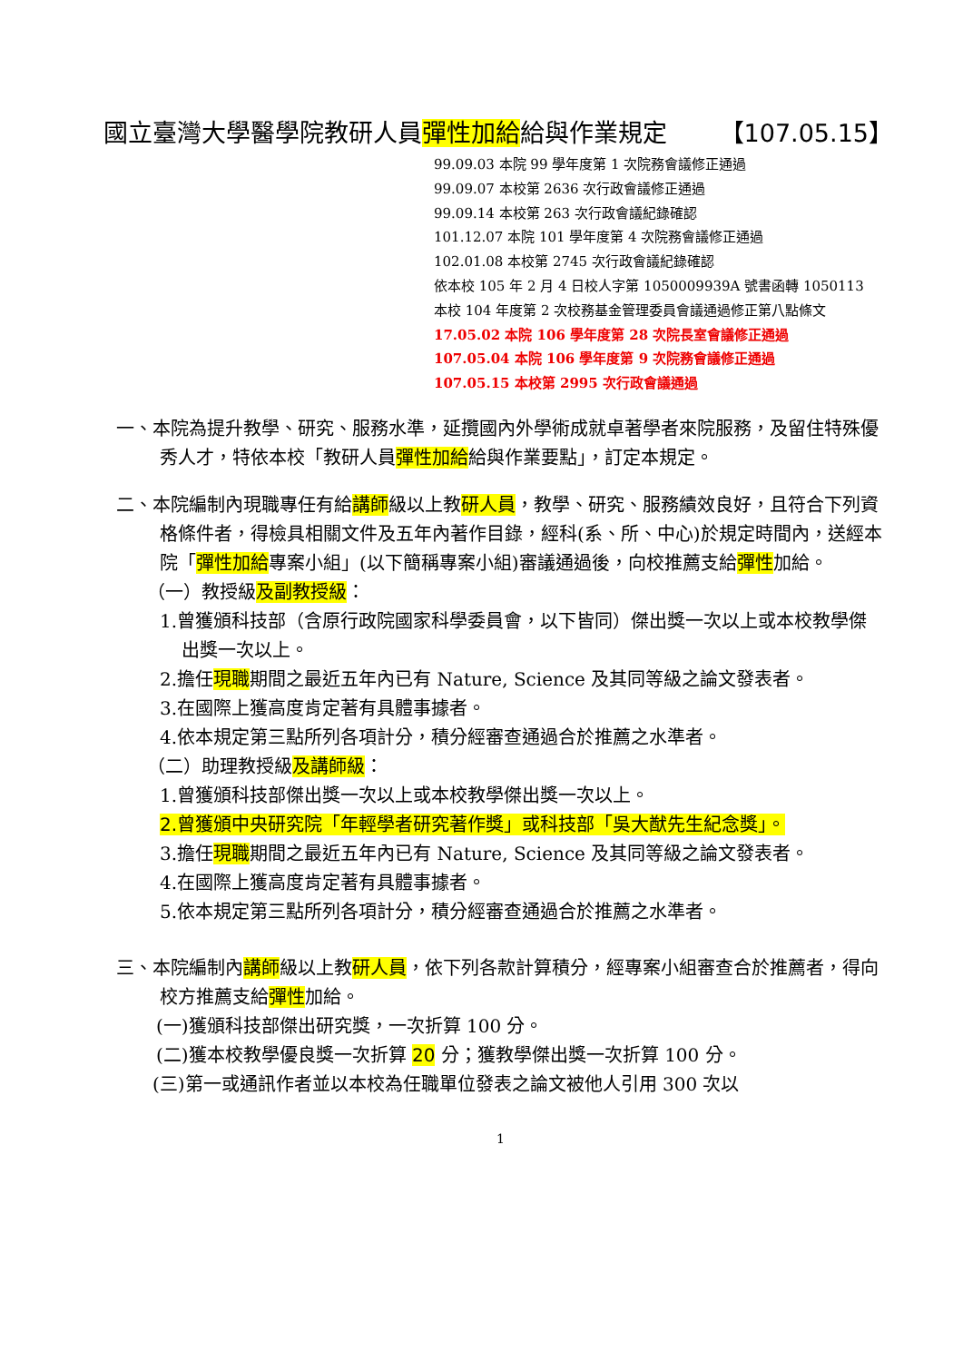國立臺灣大學醫學院教研人員彈性加給給與作業規定 【107.05.15】
99.09.03 本院 99 學年度第 1 次院務會議修正通過
99.09.07 本校第 2636 次行政會議修正通過
99.09.14 本校第 263 次行政會議紀錄確認
101.12.07 本院 101 學年度第 4 次院務會議修正通過
102.01.08 本校第 2745 次行政會議紀錄確認
依本校 105 年 2 月 4 日校人字第 1050009939A 號書函轉 1050113
本校 104 年度第 2 次校務基金管理委員會議通過修正第八點條文
17.05.02 本院 106 學年度第 28 次院長室會議修正通過
107.05.04 本院 106 學年度第 9 次院務會議修正通過
107.05.15 本校第 2995 次行政會議通過
一、本院為提升教學、研究、服務水準，延攬國內外學術成就卓著學者來院服務，及留住特殊優秀人才，特依本校「教研人員彈性加給給與作業要點」，訂定本規定。
二、本院編制內現職專任有給講師級以上教研人員，教學、研究、服務績效良好，且符合下列資格條件者，得檢具相關文件及五年內著作目錄，經科(系、所、中心)於規定時間內，送經本院「彈性加給專案小組」(以下簡稱專案小組)審議通過後，向校推薦支給彈性加給。
（一）教授級及副教授級：
1.曾獲頒科技部（含原行政院國家科學委員會，以下皆同）傑出獎一次以上或本校教學傑出獎一次以上。
2.擔任現職期間之最近五年內已有 Nature, Science 及其同等級之論文發表者。
3.在國際上獲高度肯定著有具體事據者。
4.依本規定第三點所列各項計分，積分經審查通過合於推薦之水準者。
（二）助理教授級及講師級：
1.曾獲頒科技部傑出獎一次以上或本校教學傑出獎一次以上。
2.曾獲頒中央研究院「年輕學者研究著作獎」或科技部「吳大猷先生紀念獎」。
3.擔任現職期間之最近五年內已有 Nature, Science 及其同等級之論文發表者。
4.在國際上獲高度肯定著有具體事據者。
5.依本規定第三點所列各項計分，積分經審查通過合於推薦之水準者。
三、本院編制內講師級以上教研人員，依下列各款計算積分，經專案小組審查合於推薦者，得向校方推薦支給彈性加給。
(一)獲頒科技部傑出研究獎，一次折算 100 分。
(二)獲本校教學優良獎一次折算 20 分；獲教學傑出獎一次折算 100 分。
(三)第一或通訊作者並以本校為任職單位發表之論文被他人引用 300 次以
1